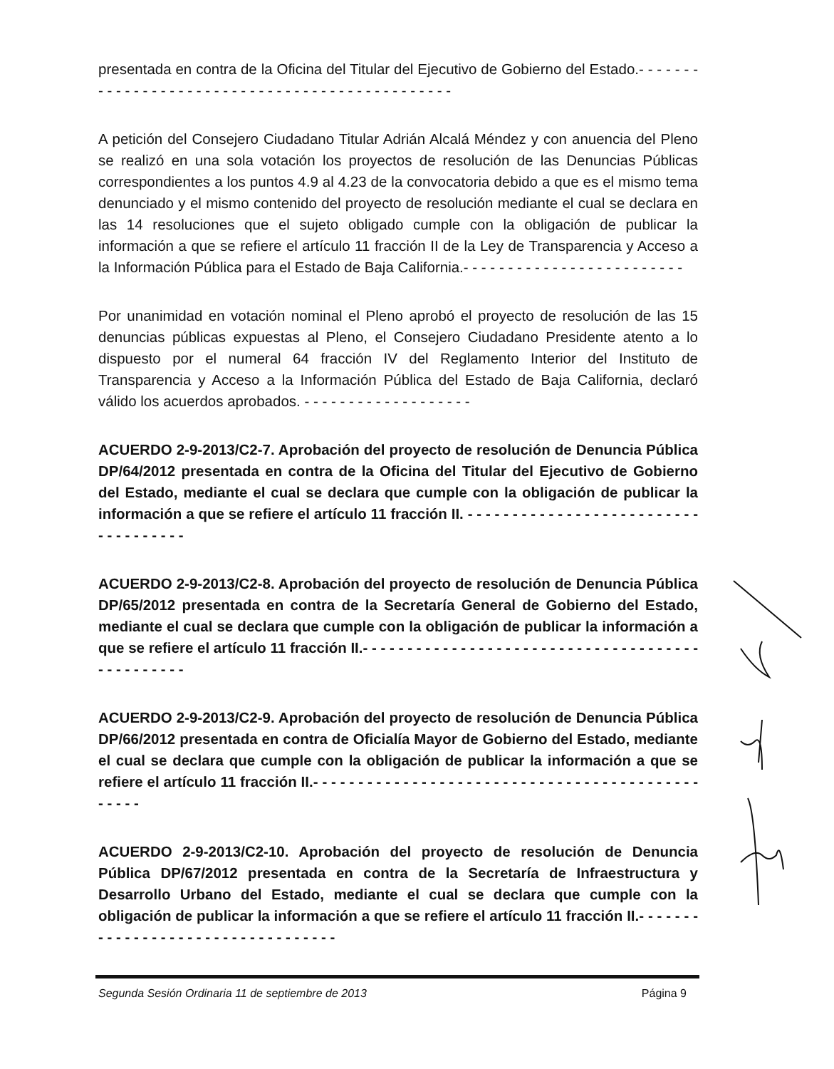presentada en contra de la Oficina del Titular del Ejecutivo de Gobierno del Estado.- - - - - - - - - - - - - - - - - - - - - - - - - - - - - - - - - - - - - - - - - - - - - - -
A petición del Consejero Ciudadano Titular Adrián Alcalá Méndez y con anuencia del Pleno se realizó en una sola votación los proyectos de resolución de las Denuncias Públicas correspondientes a los puntos 4.9 al 4.23 de la convocatoria debido a que es el mismo tema denunciado y el mismo contenido del proyecto de resolución mediante el cual se declara en las 14 resoluciones que el sujeto obligado cumple con la obligación de publicar la información a que se refiere el artículo 11 fracción II de la Ley de Transparencia y Acceso a la Información Pública para el Estado de Baja California.- - - - - - - - - - - - - - - - - - - - - - - - -
Por unanimidad en votación nominal el Pleno aprobó el proyecto de resolución de las 15 denuncias públicas expuestas al Pleno, el Consejero Ciudadano Presidente atento a lo dispuesto por el numeral 64 fracción IV del Reglamento Interior del Instituto de Transparencia y Acceso a la Información Pública del Estado de Baja California, declaró válido los acuerdos aprobados. - - - - - - - - - - - - - - - - - - -
ACUERDO 2-9-2013/C2-7. Aprobación del proyecto de resolución de Denuncia Pública DP/64/2012 presentada en contra de la Oficina del Titular del Ejecutivo de Gobierno del Estado, mediante el cual se declara que cumple con la obligación de publicar la información a que se refiere el artículo 11 fracción II. - - - - - - - - - - - - - - - - - - - - - - - - - - - - - - - - - - - -
ACUERDO 2-9-2013/C2-8. Aprobación del proyecto de resolución de Denuncia Pública DP/65/2012 presentada en contra de la Secretaría General de Gobierno del Estado, mediante el cual se declara que cumple con la obligación de publicar la información a que se refiere el artículo 11 fracción II.- - - - - - - - - - - - - - - - - - - - - - - - - - - - - - - - - - - - - - - - - - - - - - - -
ACUERDO 2-9-2013/C2-9. Aprobación del proyecto de resolución de Denuncia Pública DP/66/2012 presentada en contra de Oficialía Mayor de Gobierno del Estado, mediante el cual se declara que cumple con la obligación de publicar la información a que se refiere el artículo 11 fracción II.- - - - - - - - - - - - - - - - - - - - - - - - - - - - - - - - - - - - - - - - - - - - - - - -
ACUERDO 2-9-2013/C2-10. Aprobación del proyecto de resolución de Denuncia Pública DP/67/2012 presentada en contra de la Secretaría de Infraestructura y Desarrollo Urbano del Estado, mediante el cual se declara que cumple con la obligación de publicar la información a que se refiere el artículo 11 fracción II.- - - - - - - - - - - - - - - - - - - - - - - - - - - - - - - - - -
Segunda Sesión Ordinaria 11 de septiembre de 2013 Página 9